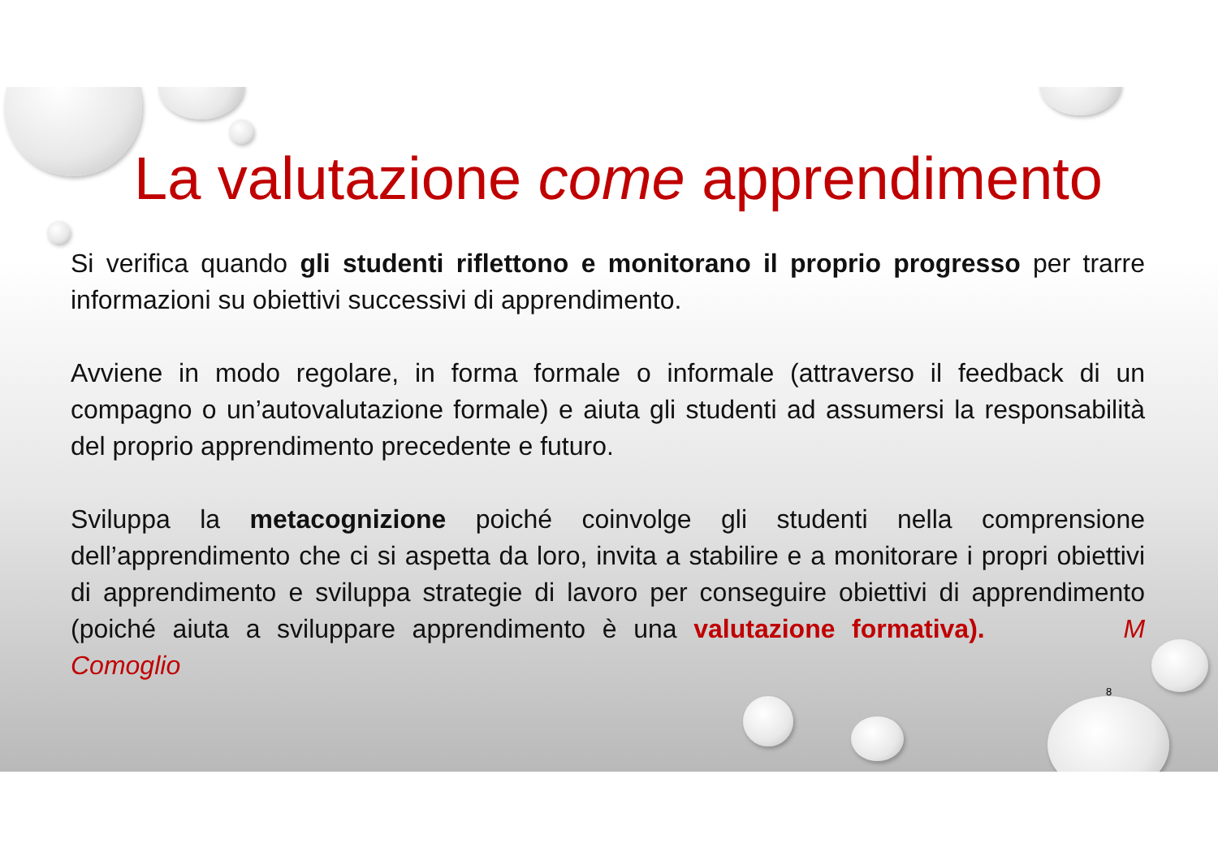La valutazione come apprendimento
Si verifica quando gli studenti riflettono e monitorano il proprio progresso per trarre informazioni su obiettivi successivi di apprendimento.
Avviene in modo regolare, in forma formale o informale (attraverso il feedback di un compagno o un’autovalutazione formale) e aiuta gli studenti ad assumersi la responsabilità del proprio apprendimento precedente e futuro.
Sviluppa la metacognizione poiché coinvolge gli studenti nella comprensione dell’apprendimento che ci si aspetta da loro, invita a stabilire e a monitorare i propri obiettivi di apprendimento e sviluppa strategie di lavoro per conseguire obiettivi di apprendimento (poiché aiuta a sviluppare apprendimento è una valutazione formativa). M Comoglio
8